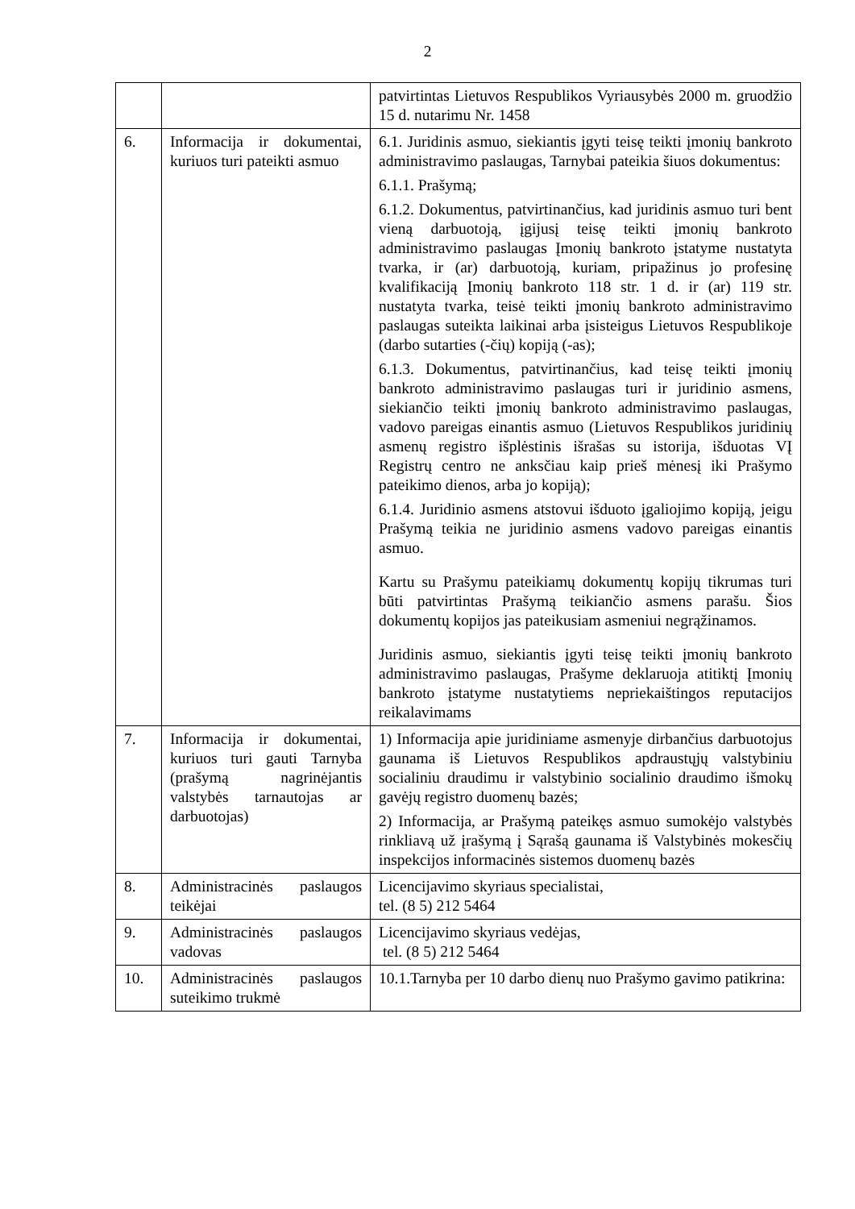2
| | | patvirtintas Lietuvos Respublikos Vyriausybės 2000 m. gruodžio 15 d. nutarimu Nr. 1458 |
| 6. | Informacija ir dokumentai, kuriuos turi pateikti asmuo | 6.1. Juridinis asmuo, siekiantis įgyti teisę teikti įmonių bankroto administravimo paslaugas, Tarnybai pateikia šiuos dokumentus: 6.1.1. Prašymą; 6.1.2. Dokumentus, patvirtinančius, kad juridinis asmuo turi bent vieną darbuotoją, įgijusį teisę teikti įmonių bankroto administravimo paslaugas Įmonių bankroto įstatyme nustatyta tvarka, ir (ar) darbuotoją, kuriam, pripažinus jo profesinę kvalifikaciją Įmonių bankroto 118 str. 1 d. ir (ar) 119 str. nustatyta tvarka, teisė teikti įmonių bankroto administravimo paslaugas suteikta laikinai arba įsisteigus Lietuvos Respublikoje (darbo sutarties (-čių) kopiją (-as); 6.1.3. Dokumentus, patvirtinančius, kad teisę teikti įmonių bankroto administravimo paslaugas turi ir juridinio asmens, siekiančio teikti įmonių bankroto administravimo paslaugas, vadovo pareigas einantis asmuo (Lietuvos Respublikos juridinių asmenų registro išplėstinis išrašas su istorija, išduotas VĮ Registrų centro ne anksčiau kaip prieš mėnesį iki Prašymo pateikimo dienos, arba jo kopiją); 6.1.4. Juridinio asmens atstovui išduoto įgaliojimo kopiją, jeigu Prašymą teikia ne juridinio asmens vadovo pareigas einantis asmuo. Kartu su Prašymu pateikiamų dokumentų kopijų tikrumas turi būti patvirtintas Prašymą teikiančio asmens parašu. Šios dokumentų kopijos jas pateikusiam asmeniui negrąžinamos. Juridinis asmuo, siekiantis įgyti teisę teikti įmonių bankroto administravimo paslaugas, Prašyme deklaruoja atitiktį Įmonių bankroto įstatyme nustatytiems nepriekaištingos reputacijos reikalavimams |
| 7. | Informacija ir dokumentai, kuriuos turi gauti Tarnyba (prašymą nagrinėjantis valstybės tarnautojas ar darbuotojas) | 1) Informacija apie juridiniame asmenyje dirbančius darbuotojus gaunama iš Lietuvos Respublikos apdraustųjų valstybiniu socialiniu draudimu ir valstybinio socialinio draudimo išmokų gavėjų registro duomenų bazės; 2) Informacija, ar Prašymą pateikęs asmuo sumokėjo valstybės rinkliavą už įrašymą į Sąrašą gaunama iš Valstybinės mokesčių inspekcijos informacinės sistemos duomenų bazės |
| 8. | Administracinės paslaugos teikėjai | Licencijavimo skyriaus specialistai, tel. (8 5) 212 5464 |
| 9. | Administracinės paslaugos vadovas | Licencijavimo skyriaus vedėjas, tel. (8 5) 212 5464 |
| 10. | Administracinės paslaugos suteikimo trukmė | 10.1.Tarnyba per 10 darbo dienų nuo Prašymo gavimo patikrina: |